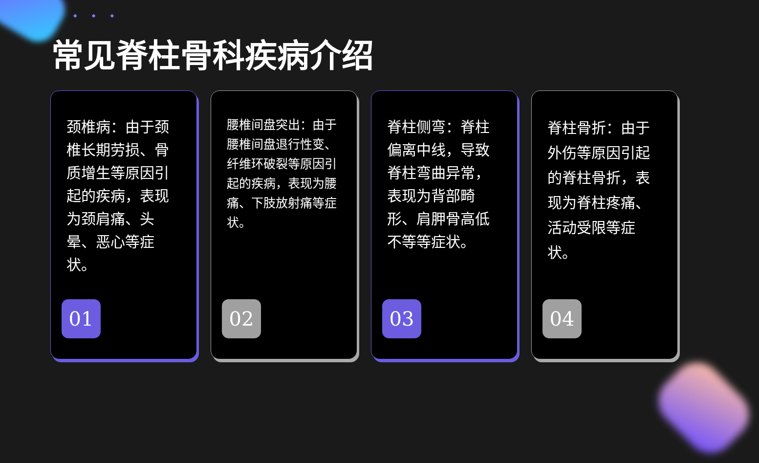◆◆◆
常见脊柱骨科疾病介绍
颈椎病：由于颈椎长期劳损、骨质增生等原因引起的疾病，表现为颈肩痛、头晕、恶心等症状。
01
腰椎间盘突出：由于腰椎间盘退行性变、纤维环破裂等原因引起的疾病，表现为腰痛、下肢放射痛等症状。
02
脊柱侧弯：脊柱偏离中线，导致脊柱弯曲异常，表现为背部畸形、肩胛骨高低不等等症状。
03
脊柱骨折：由于外伤等原因引起的脊柱骨折，表现为脊柱疼痛、活动受限等症状。
04